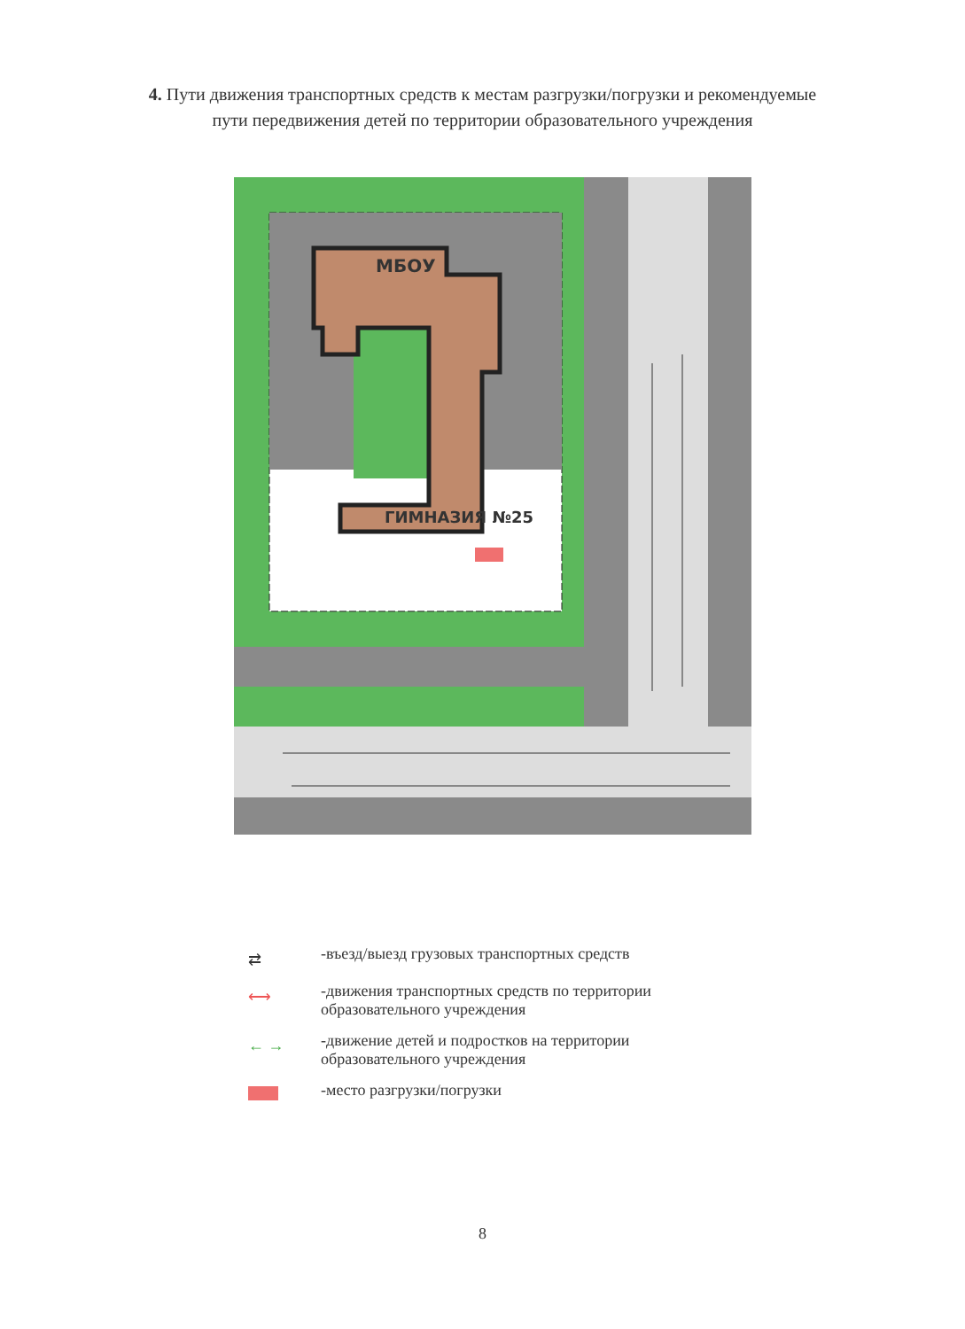4. Пути движения транспортных средств к местам разгрузки/погрузки и рекомендуемые пути передвижения детей по территории образовательного учреждения
МБОУ
ГИМНАЗИЯ №25
⇄
-въезд/выезд грузовых транспортных средств
⟷
-движения транспортных средств по территории
образовательного учреждения
← →
-движение детей и подростков на территории
образовательного учреждения
-место разгрузки/погрузки
8